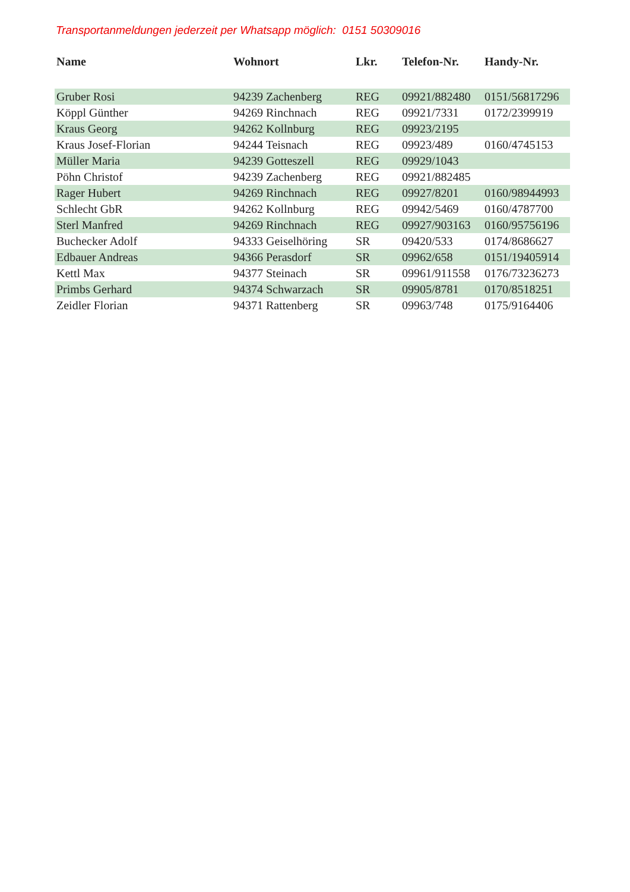Transportanmeldungen jederzeit per Whatsapp möglich: 0151 50309016
| Name | Wohnort | Lkr. | Telefon-Nr. | Handy-Nr. |
| --- | --- | --- | --- | --- |
| Gruber Rosi | 94239 Zachenberg | REG | 09921/882480 | 0151/56817296 |
| Köppl Günther | 94269 Rinchnach | REG | 09921/7331 | 0172/2399919 |
| Kraus Georg | 94262 Kollnburg | REG | 09923/2195 | |
| Kraus Josef-Florian | 94244 Teisnach | REG | 09923/489 | 0160/4745153 |
| Müller Maria | 94239 Gotteszell | REG | 09929/1043 | |
| Pöhn Christof | 94239 Zachenberg | REG | 09921/882485 | |
| Rager Hubert | 94269 Rinchnach | REG | 09927/8201 | 0160/98944993 |
| Schlecht GbR | 94262 Kollnburg | REG | 09942/5469 | 0160/4787700 |
| Sterl Manfred | 94269 Rinchnach | REG | 09927/903163 | 0160/95756196 |
| Buchecker Adolf | 94333 Geiselhöring | SR | 09420/533 | 0174/8686627 |
| Edbauer Andreas | 94366 Perasdorf | SR | 09962/658 | 0151/19405914 |
| Kettl Max | 94377 Steinach | SR | 09961/911558 | 0176/73236273 |
| Primbs Gerhard | 94374 Schwarzach | SR | 09905/8781 | 0170/8518251 |
| Zeidler Florian | 94371 Rattenberg | SR | 09963/748 | 0175/9164406 |